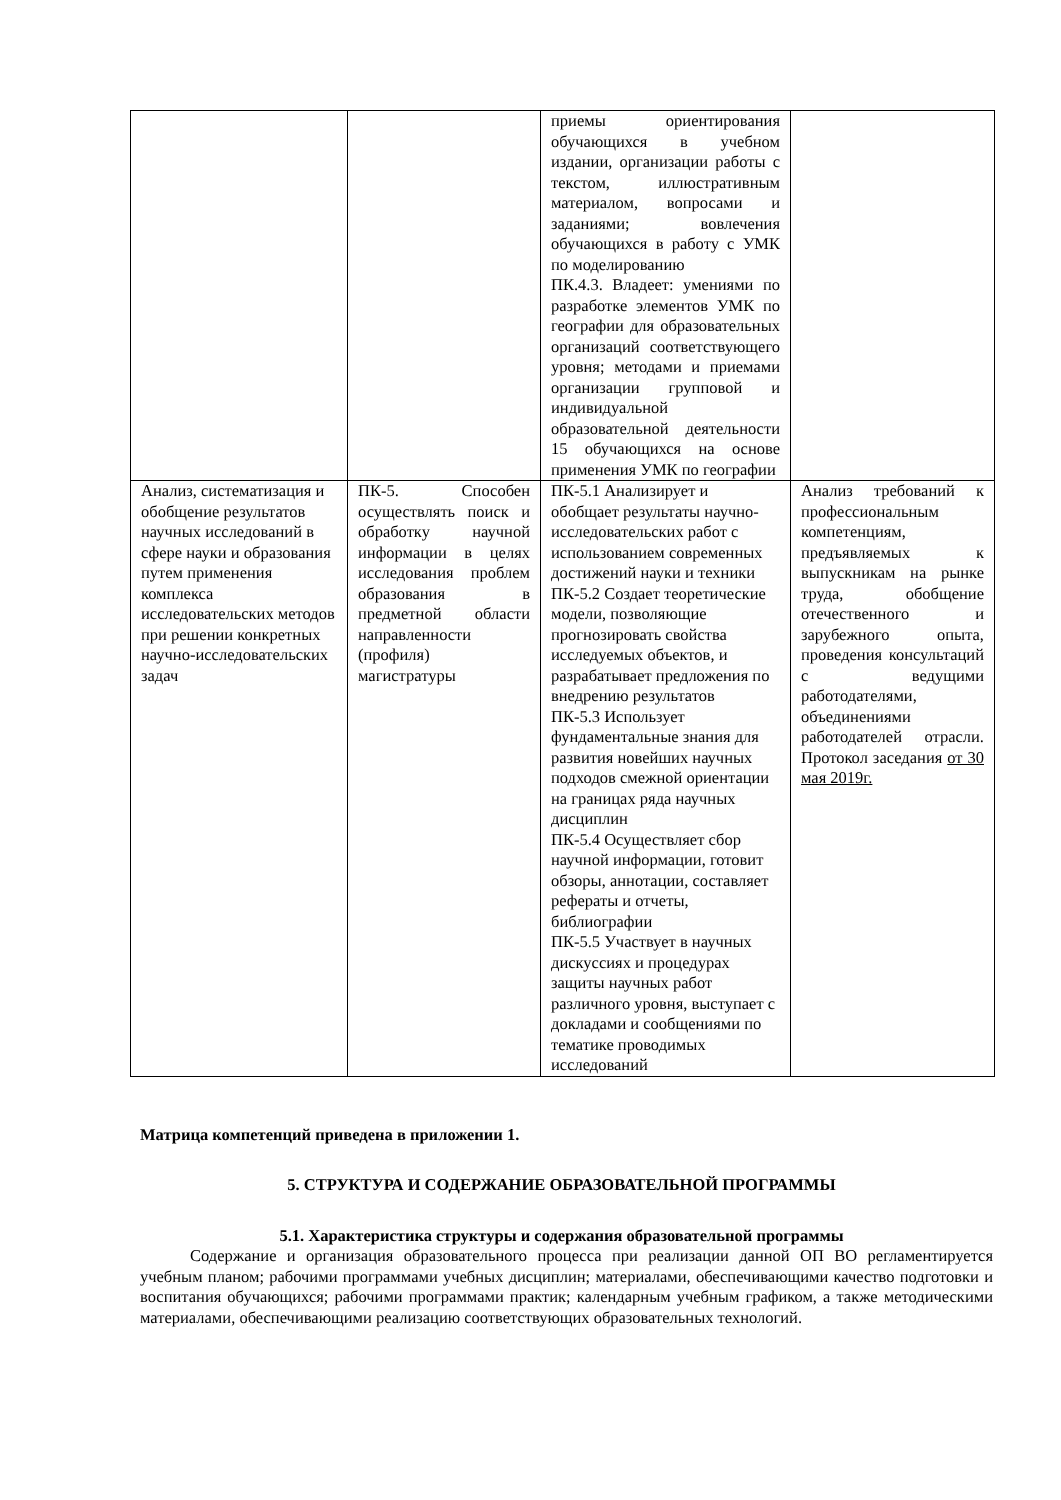| | | приемы ориентирования обучающихся в учебном издании, организации работы с текстом, иллюстративным материалом, вопросами и заданиями; вовлечения обучающихся в работу с УМК по моделированию ПК.4.3. Владеет: умениями по разработке элементов УМК по географии для образовательных организаций соответствующего уровня; методами и приемами организации групповой и индивидуальной образовательной деятельности 15 обучающихся на основе применения УМК по географии | |
| Анализ, систематизация и обобщение результатов научных исследований в сфере науки и образования путем применения комплекса исследовательских методов при решении конкретных научно-исследовательских задач | ПК-5. Способен осуществлять поиск и обработку научной информации в целях исследования проблем образования в предметной области направленности (профиля) магистратуры | ПК-5.1 Анализирует и обобщает результаты научно-исследовательских работ с использованием современных достижений науки и техники ПК-5.2 Создает теоретические модели, позволяющие прогнозировать свойства исследуемых объектов, и разрабатывает предложения по внедрению результатов ПК-5.3 Использует фундаментальные знания для развития новейших научных подходов смежной ориентации на границах ряда научных дисциплин ПК-5.4 Осуществляет сбор научной информации, готовит обзоры, аннотации, составляет рефераты и отчеты, библиографии ПК-5.5 Участвует в научных дискуссиях и процедурах защиты научных работ различного уровня, выступает с докладами и сообщениями по тематике проводимых исследований | Анализ требований к профессиональным компетенциям, предъявляемых к выпускникам на рынке труда, обобщение отечественного и зарубежного опыта, проведения консультаций с ведущими работодателями, объединениями работодателей отрасли. Протокол заседания от 30 мая 2019г. |
Матрица компетенций приведена в приложении 1.
5. СТРУКТУРА И СОДЕРЖАНИЕ ОБРАЗОВАТЕЛЬНОЙ ПРОГРАММЫ
5.1. Характеристика структуры и содержания образовательной программы
Содержание и организация образовательного процесса при реализации данной ОП ВО регламентируется учебным планом; рабочими программами учебных дисциплин; материалами, обеспечивающими качество подготовки и воспитания обучающихся; рабочими программами практик; календарным учебным графиком, а также методическими материалами, обеспечивающими реализацию соответствующих образовательных технологий.